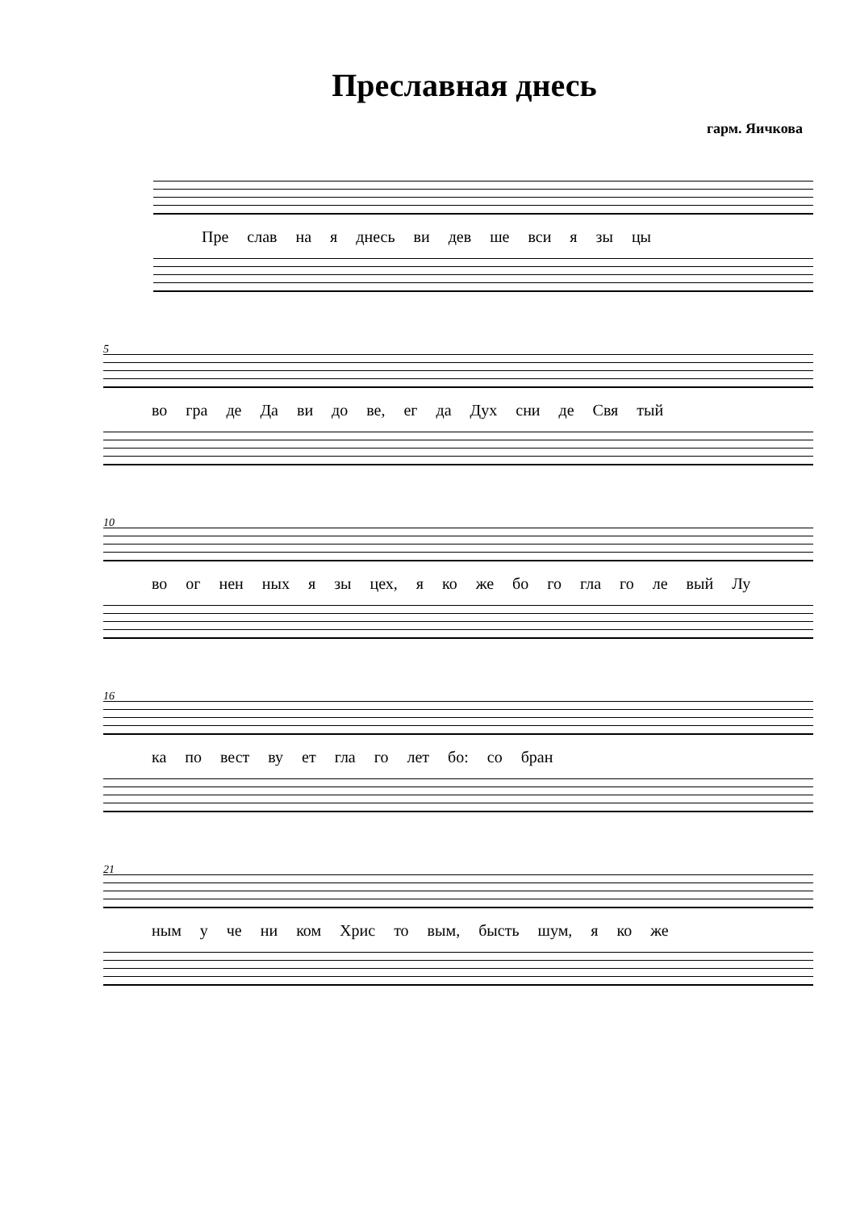Преславная днесь
гарм. Яичкова
Пре слав на я днесь ви дев ше вси я зы цы
5
во гра де Да ви до ве, ег да Дух сни де Свя тый
10
во ог нен ных я зы цех, я ко же бо го гла го ле вый Лу
16
ка по вест ву ет гла го лет бо: со бран
21
ным у че ни ком Хрис то вым, бысть шум, я ко же